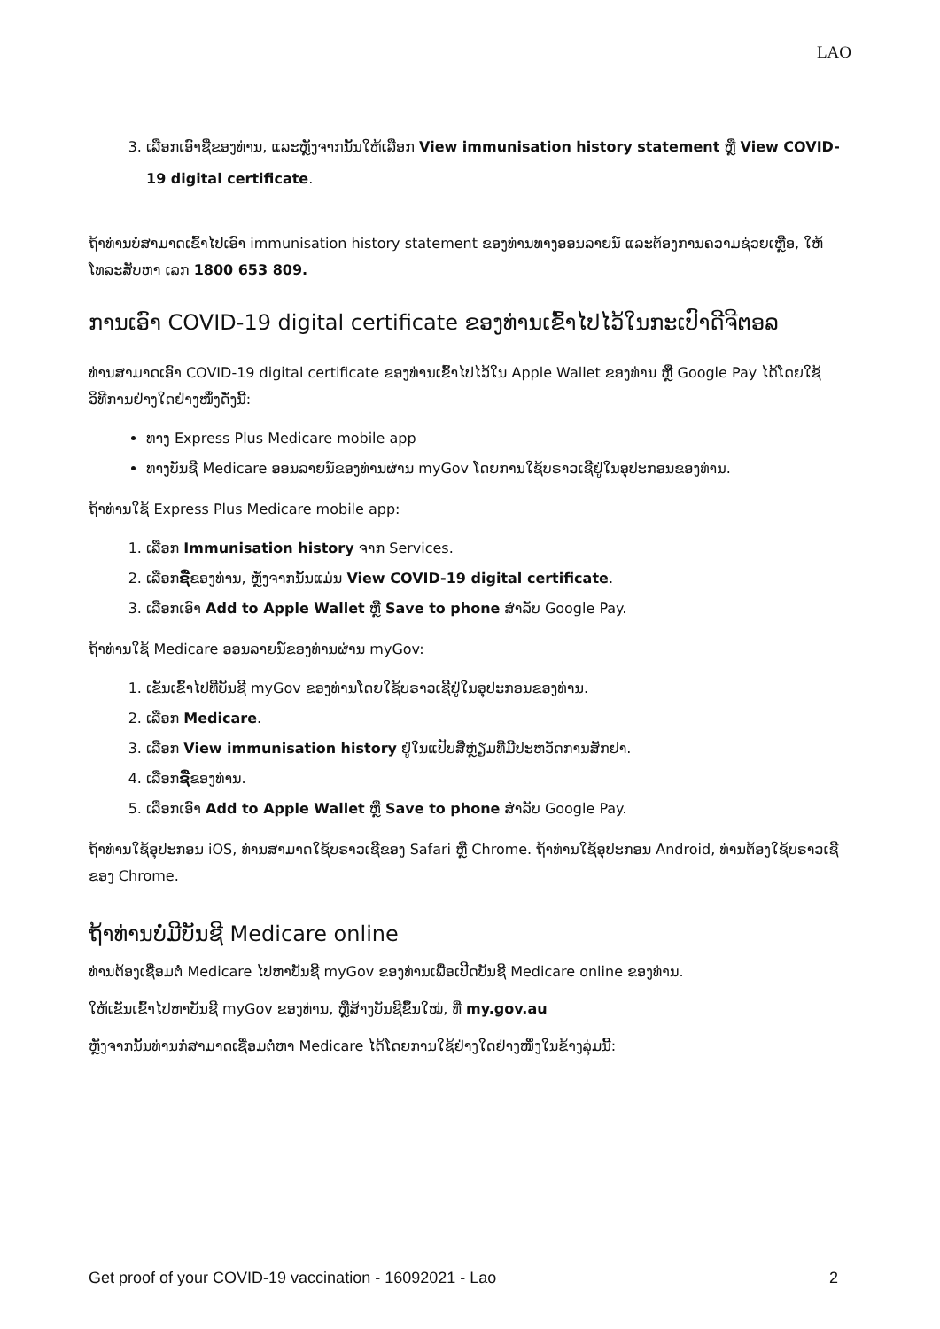LAO
3. ເລືອກເອົາຊື່ຂອງທ່ານ, ແລະຫຼັງຈາກນັ້ນໃຫ້ເລືອກ View immunisation history statement ຫຼື View COVID-19 digital certificate.
ຖ້າທ່ານບໍ່ສາມາດເຂົ້າໄປເອົາ immunisation history statement ຂອງທ່ານທາງອອນລາຍນ໌ ແລະຕ້ອງການຄວາມຊ່ວຍເຫຼືອ, ໃຫ້ໂທລະສັບຫາ ເລກ 1800 653 809.
ການເອົາ COVID-19 digital certificate ຂອງທ່ານເຂົ້າໄປໄວ້ໃນກະເປົາດີຈີຕອລ
ທ່ານສາມາດເອົາ COVID-19 digital certificate ຂອງທ່ານເຂົ້າໄປໄວ້ໃນ Apple Wallet ຂອງທ່ານ ຫຼື Google Pay ໄດ້ໂດຍໃຊ້ວິທີການຢ່າງໃດຢ່າງໜຶ່ງດັ່ງນີ້:
ທາງ Express Plus Medicare mobile app
ທາງບັນຊີ Medicare ອອນລາຍນ໌ຂອງທ່ານຜ່ານ myGov ໂດຍການໃຊ້ບຣາວເຊີຢູ່ໃນອຸປະກອນຂອງທ່ານ.
ຖ້າທ່ານໃຊ້ Express Plus Medicare mobile app:
1. ເລືອກ Immunisation history ຈາກ Services.
2. ເລືອກຊື່ຂອງທ່ານ, ຫຼັງຈາກນັ້ນແມ່ນ View COVID-19 digital certificate.
3. ເລືອກເອົາ Add to Apple Wallet ຫຼື Save to phone ສຳລັບ Google Pay.
ຖ້າທ່ານໃຊ້ Medicare ອອນລາຍນ໌ຂອງທ່ານຜ່ານ myGov:
1. ເຂັນເຂົ້າໄປທີ່ບັນຊີ myGov ຂອງທ່ານໂດຍໃຊ້ບຣາວເຊີຢູ່ໃນອຸປະກອນຂອງທ່ານ.
2. ເລືອກ Medicare.
3. ເລືອກ View immunisation history ຢູ່ໃນແປັບສີ່ຫຼ່ຽມທີ່ມີປະຫວັດການສັກຢາ.
4. ເລືອກຊື່ຂອງທ່ານ.
5. ເລືອກເອົາ Add to Apple Wallet ຫຼື Save to phone ສຳລັບ Google Pay.
ຖ້າທ່ານໃຊ້ອຸປະກອນ iOS, ທ່ານສາມາດໃຊ້ບຣາວເຊີຂອງ Safari ຫຼື Chrome. ຖ້າທ່ານໃຊ້ອຸປະກອນ Android, ທ່ານຕ້ອງໃຊ້ບຣາວເຊີຂອງ Chrome.
ຖ້າທ່ານບໍ່ມີບັນຊີ Medicare online
ທ່ານຕ້ອງເຊື່ອມຕໍ່ Medicare ໄປຫາບັນຊີ myGov ຂອງທ່ານເພື່ອເປີດບັນຊີ Medicare online ຂອງທ່ານ.
ໃຫ້ເຂັນເຂົ້າໄປຫາບັນຊີ myGov ຂອງທ່ານ, ຫຼືສ້າງບັນຊີຂຶ້ນໃໝ່, ທີ່ my.gov.au
ຫຼັງຈາກນັ້ນທ່ານກໍສາມາດເຊື່ອມຕໍ່ຫາ Medicare ໄດ້ໂດຍການໃຊ້ຢ່າງໃດຢ່າງໜຶ່ງໃນຂ້າງລຸ່ມນີ້:
Get proof of your COVID-19 vaccination - 16092021 - Lao 2